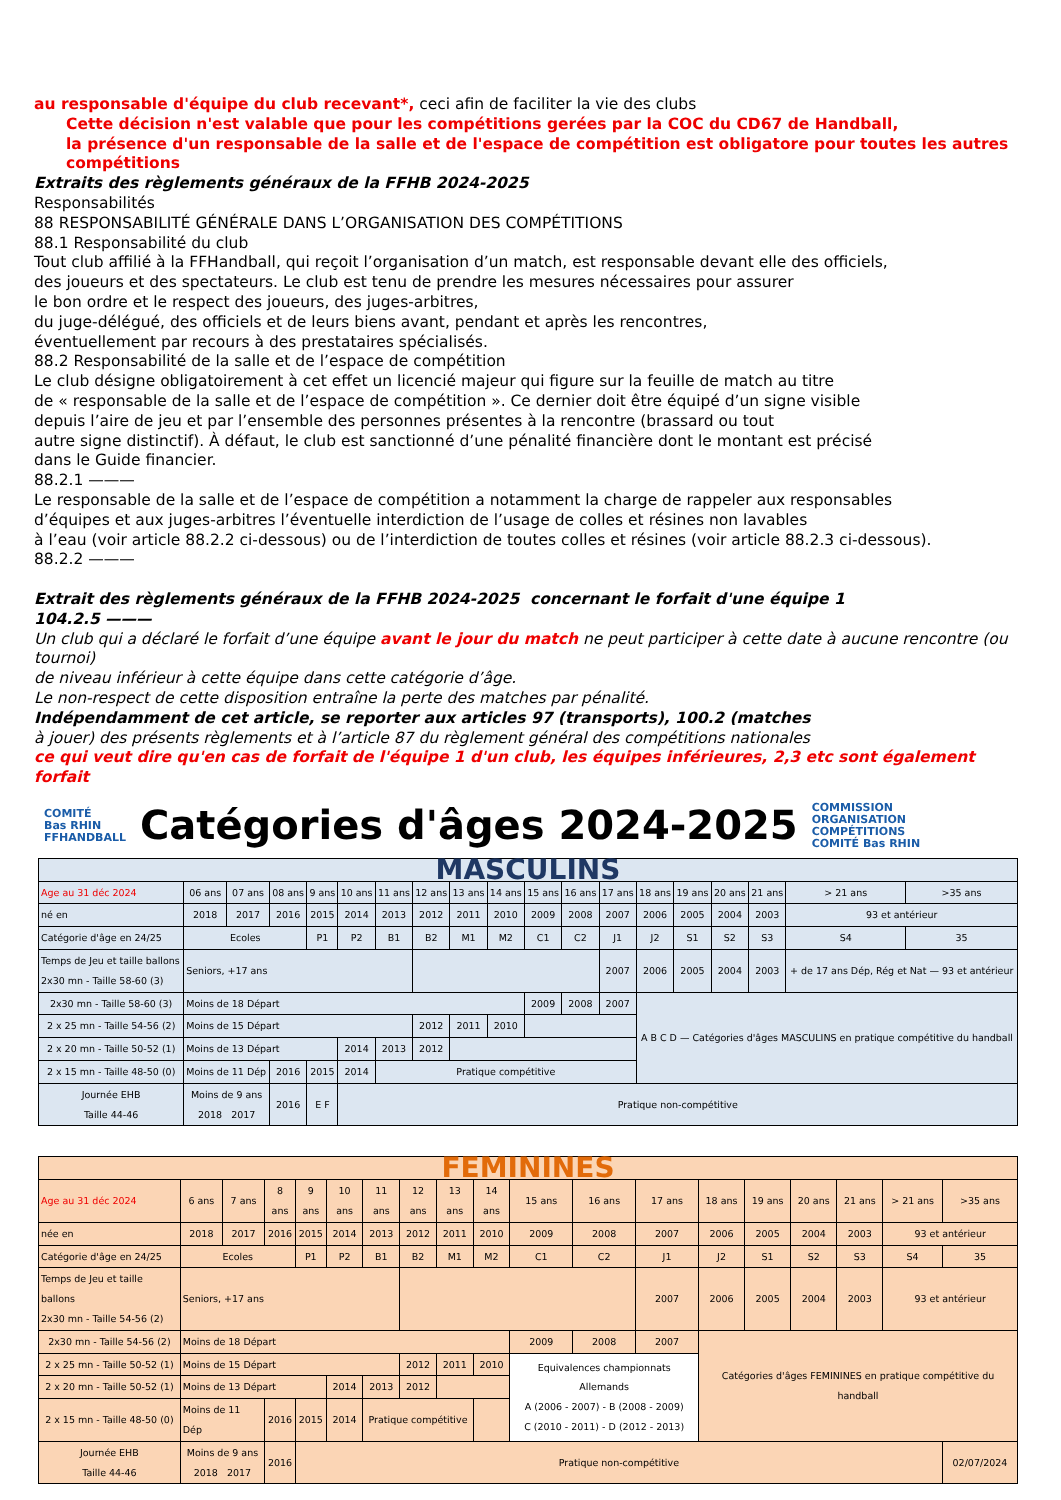au responsable d'équipe du club recevant*, ceci afin de faciliter la vie des clubs
Cette décision n'est valable que pour les compétitions gerées par la COC du CD67 de Handball,
la présence d'un responsable de la salle et de l'espace de compétition est obligatore pour toutes les autres compétitions
Extraits des règlements généraux de la FFHB 2024-2025
Responsabilités
88 RESPONSABILITÉ GÉNÉRALE DANS L’ORGANISATION DES COMPÉTITIONS
88.1 Responsabilité du club
Tout club affilié à la FFHandball, qui reçoit l’organisation d’un match, est responsable devant elle des officiels,
des joueurs et des spectateurs. Le club est tenu de prendre les mesures nécessaires pour assurer
le bon ordre et le respect des joueurs, des juges-arbitres,
du juge-délégué, des officiels et de leurs biens avant, pendant et après les rencontres,
éventuellement par recours à des prestataires spécialisés.
88.2 Responsabilité de la salle et de l’espace de compétition
Le club désigne obligatoirement à cet effet un licencié majeur qui figure sur la feuille de match au titre
de « responsable de la salle et de l’espace de compétition ». Ce dernier doit être équipé d’un signe visible
depuis l’aire de jeu et par l’ensemble des personnes présentes à la rencontre (brassard ou tout
autre signe distinctif). À défaut, le club est sanctionné d’une pénalité financière dont le montant est précisé
dans le Guide financier.
88.2.1 ———
Le responsable de la salle et de l’espace de compétition a notamment la charge de rappeler aux responsables
d’équipes et aux juges-arbitres l’éventuelle interdiction de l’usage de colles et résines non lavables
à l’eau (voir article 88.2.2 ci-dessous) ou de l’interdiction de toutes colles et résines (voir article 88.2.3 ci-dessous).
88.2.2 ———
Extrait des règlements généraux de la FFHB 2024-2025 concernant le forfait d'une équipe 1
104.2.5 ———
Un club qui a déclaré le forfait d’une équipe avant le jour du match ne peut participer à cette date à aucune rencontre (ou tournoi)
de niveau inférieur à cette équipe dans cette catégorie d’âge.
Le non-respect de cette disposition entraîne la perte des matches par pénalité.
Indépendamment de cet article, se reporter aux articles 97 (transports), 100.2 (matches
à jouer) des présents règlements et à l’article 87 du règlement général des compétitions nationales
ce qui veut dire qu'en cas de forfait de l'équipe 1 d'un club, les équipes inférieures, 2,3 etc sont également forfait
COMITÉ
Bas RHIN
FFHANDBALL
Catégories d'âges 2024-2025
COMMISSION
ORGANISATION
COMPÉTITIONS
COMITÉ Bas RHIN
| MASCULINS | | | | | | | | | | | | | | | | | | |
| Age au 31 déc 2024 | 06 ans | 07 ans | 08 ans | 9 ans | 10 ans | 11 ans | 12 ans | 13 ans | 14 ans | 15 ans | 16 ans | 17 ans | 18 ans | 19 ans | 20 ans | 21 ans | > 21 ans | >35 ans |
| né en | 2018 | 2017 | 2016 | 2015 | 2014 | 2013 | 2012 | 2011 | 2010 | 2009 | 2008 | 2007 | 2006 | 2005 | 2004 | 2003 | 93 et antérieur | |
| Catégorie d'âge en 24/25 | Ecoles | | | P1 | P2 | B1 | B2 | M1 | M2 | C1 | C2 | J1 | J2 | S1 | S2 | S3 | S4 | 35 |
| Temps de Jeu et taille ballons 2x30 mn - Taille 58-60 (3) | Seniors, +17 ans | | | | | | | | | | | 2007 | 2006 | 2005 | 2004 | 2003 | + de 17 ans Dép, Rég et Nat — 93 et antérieur | |
| 2x30 mn - Taille 58-60 (3) | Moins de 18 Départ | | | | | | | | | 2009 | 2008 | 2007 | A B C D — Catégories d'âges MASCULINS en pratique compétitive du handball | | | | | |
| 2 x 25 mn - Taille 54-56 (2) | Moins de 15 Départ | | | | | | 2012 | 2011 | 2010 | | | | | | | | | |
| 2 x 20 mn - Taille 50-52 (1) | Moins de 13 Départ | | | | 2014 | 2013 | 2012 | | | | | | | | | | | |
| 2 x 15 mn - Taille 48-50 (0) | Moins de 11 Dép | | 2016 | 2015 | 2014 | Pratique compétitive | | | | | | | | | | | | |
| Journée EHB Taille 44-46 | Moins de 9 ans 2018 2017 | | 2016 | E F | Pratique non-compétitive | | | | | | | | | | | | | |
| FEMININES | | | | | | | | | | | | | | | | | | |
| Age au 31 déc 2024 | 6 ans | 7 ans | 8 ans | 9 ans | 10 ans | 11 ans | 12 ans | 13 ans | 14 ans | 15 ans | 16 ans | 17 ans | 18 ans | 19 ans | 20 ans | 21 ans | > 21 ans | >35 ans |
| née en | 2018 | 2017 | 2016 | 2015 | 2014 | 2013 | 2012 | 2011 | 2010 | 2009 | 2008 | 2007 | 2006 | 2005 | 2004 | 2003 | 93 et antérieur | |
| Catégorie d'âge en 24/25 | Ecoles | | | P1 | P2 | B1 | B2 | M1 | M2 | C1 | C2 | J1 | J2 | S1 | S2 | S3 | S4 | 35 |
| Temps de Jeu et taille ballons 2x30 mn - Taille 54-56 (2) | Seniors, +17 ans | | | | | | | | | | | 2007 | 2006 | 2005 | 2004 | 2003 | 93 et antérieur | |
| 2x30 mn - Taille 54-56 (2) | Moins de 18 Départ | | | | | | | | | 2009 | 2008 | 2007 | Catégories d'âges FEMININES en pratique compétitive du handball | | | | | |
| 2 x 25 mn - Taille 50-52 (1) | Moins de 15 Départ | | | | | | 2012 | 2011 | 2010 | Equivalences championnats Allemands A (2006 - 2007) - B (2008 - 2009) C (2010 - 2011) - D (2012 - 2013) | | | | | | | | |
| 2 x 20 mn - Taille 50-52 (1) | Moins de 13 Départ | | | | 2014 | 2013 | 2012 | | | | | | | | | | | |
| 2 x 15 mn - Taille 48-50 (0) | Moins de 11 Dép | | 2016 | 2015 | 2014 | Pratique compétitive | | | | | | | | | | | | |
| Journée EHB Taille 44-46 | Moins de 9 ans 2018 2017 | | 2016 | Pratique non-compétitive | | | | | | | | | | | | | | 02/07/2024 |